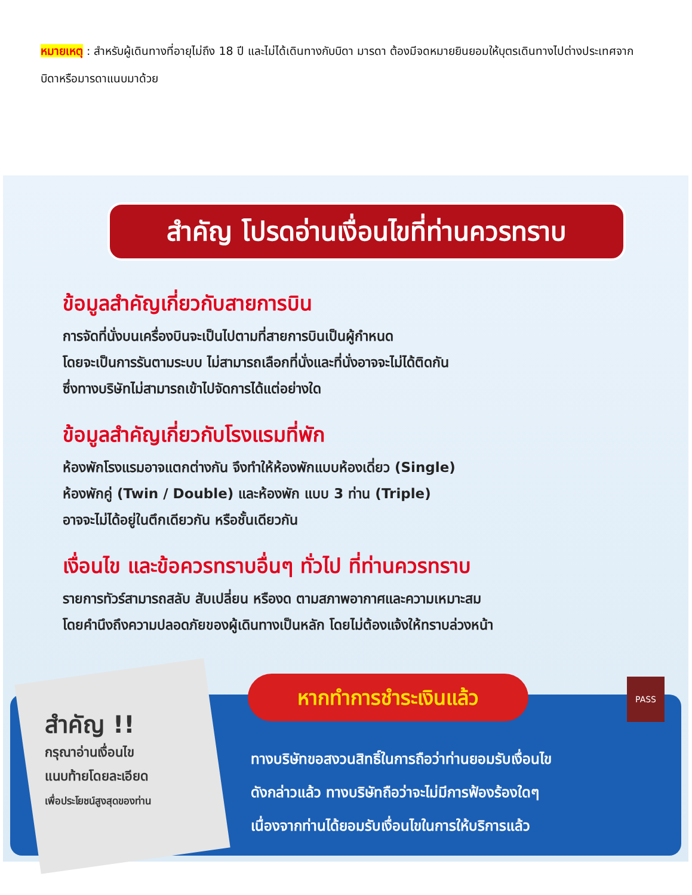หมายเหตุ : สำหรับผู้เดินทางที่อายุไม่ถึง 18 ปี และไม่ได้เดินทางกับบิดา มารดา ต้องมีจดหมายยินยอมให้บุตรเดินทางไปต่างประเทศจากบิดาหรือมารดาแนบมาด้วย
สำคัญ โปรดอ่านเงื่อนไขที่ท่านควรทราบ
ข้อมูลสำคัญเกี่ยวกับสายการบิน
การจัดที่นั่งบนเครื่องบินจะเป็นไปตามที่สายการบินเป็นผู้กำหนด
โดยจะเป็นการรันตามระบบ ไม่สามารถเลือกที่นั่งและที่นั่งอาจจะไม่ได้ติดกัน
ซึ่งทางบริษัทไม่สามารถเข้าไปจัดการได้แต่อย่างใด
ข้อมูลสำคัญเกี่ยวกับโรงแรมที่พัก
ห้องพักโรงแรมอาจแตกต่างกัน จึงทำให้ห้องพักแบบห้องเดี่ยว (Single)
ห้องพักคู่ (Twin / Double) และห้องพัก แบบ 3 ท่าน (Triple)
อาจจะไม่ได้อยู่ในตึกเดียวกัน หรือชั้นเดียวกัน
เงื่อนไข และข้อควรทราบอื่นๆ ทั่วไป ที่ท่านควรทราบ
รายการทัวร์สามารถสลับ สับเปลี่ยน หรืองด ตามสภาพอากาศและความเหมาะสม
โดยคำนึงถึงความปลอดภัยของผู้เดินทางเป็นหลัก โดยไม่ต้องแจ้งให้ทราบล่วงหน้า
สำคัญ !!
กรุณาอ่านเงื่อนไข
แนบท้ายโดยละเอียด
เพื่อประโยชน์สูงสุดของท่าน
หากทำการชำระเงินแล้ว
ทางบริษัทขอสงวนสิทธิ์ในการถือว่าท่านยอมรับเงื่อนไข
ดังกล่าวแล้ว ทางบริษัทถือว่าจะไม่มีการฟ้องร้องใดๆ
เนื่องจากท่านได้ยอมรับเงื่อนไขในการให้บริการแล้ว
PASS